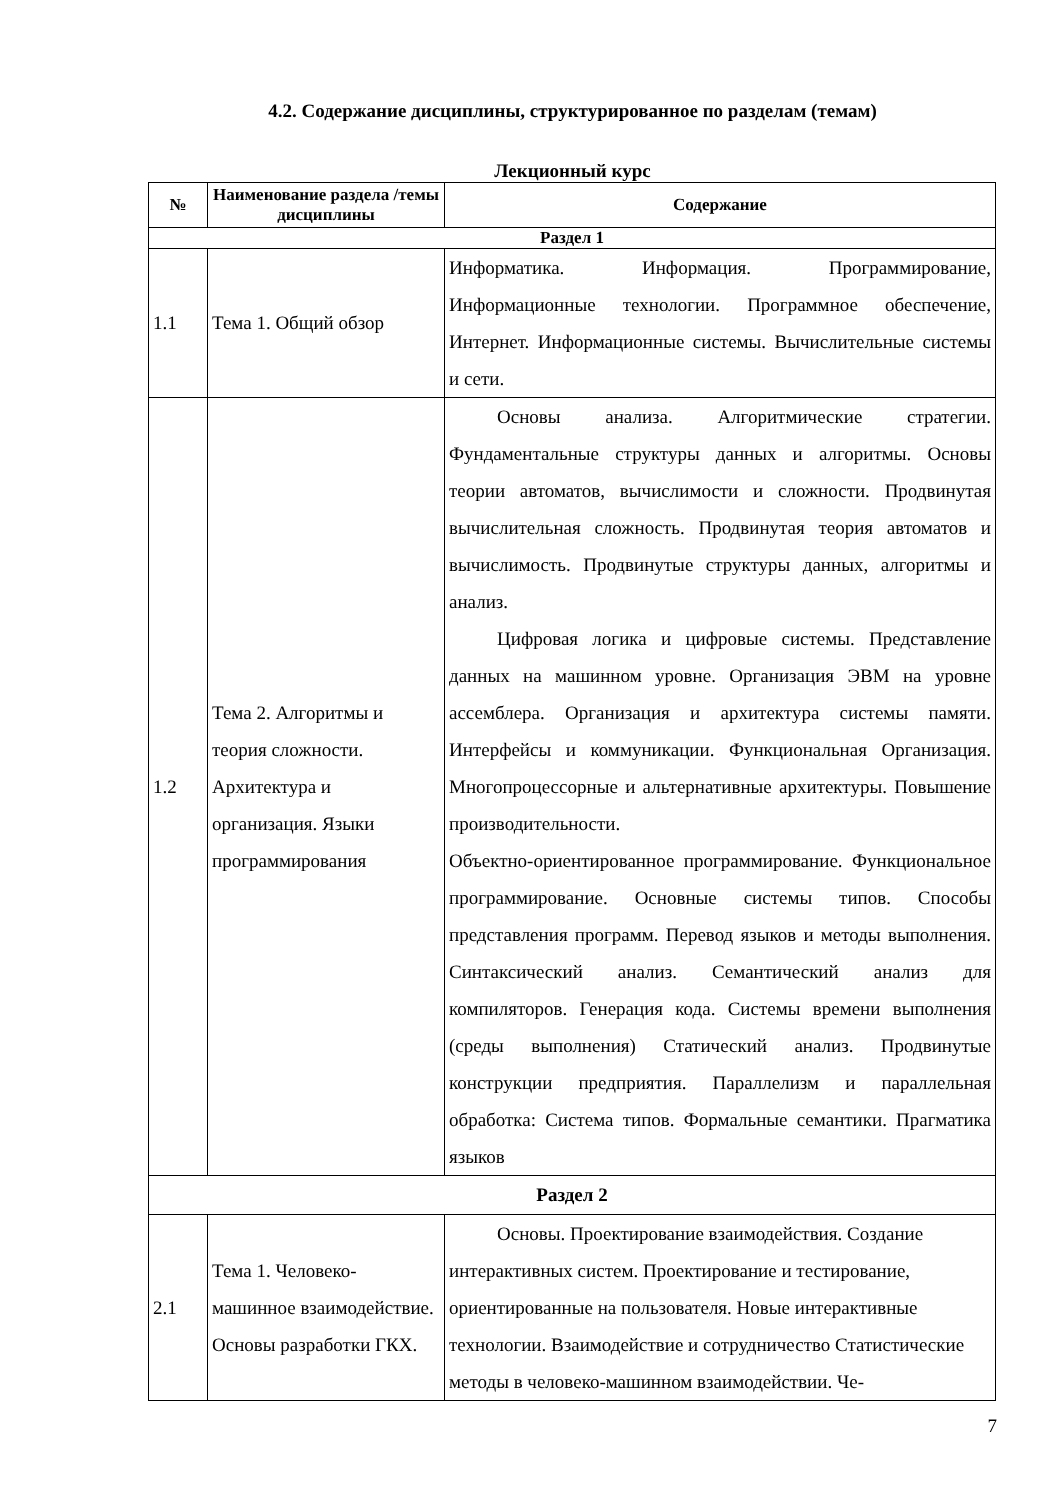4.2. Содержание дисциплины, структурированное по разделам (темам)
Лекционный курс
| № | Наименование раздела /темы дисциплины | Содержание |
| --- | --- | --- |
| Раздел 1 | | |
| 1.1 | Тема 1. Общий обзор | Информатика. Информация. Программирование, Информационные технологии. Программное обеспечение, Интернет. Информационные системы. Вычислительные системы и сети. |
| 1.2 | Тема 2. Алгоритмы и теория сложности. Архитектура и организация. Языки программирования | Основы анализа. Алгоритмические стратегии. Фундаментальные структуры данных и алгоритмы. Основы теории автоматов, вычислимости и сложности. Продвинутая вычислительная сложность. Продвинутая теория автоматов и вычислимость. Продвинутые структуры данных, алгоритмы и анализ. Цифровая логика и цифровые системы. Представление данных на машинном уровне. Организация ЭВМ на уровне ассемблера. Организация и архитектура системы памяти. Интерфейсы и коммуникации. Функциональная Организация. Многопроцессорные и альтернативные архитектуры. Повышение производительности. Объектно-ориентированное программирование. Функциональное программирование. Основные системы типов. Способы представления программ. Перевод языков и методы выполнения. Синтаксический анализ. Семантический анализ для компиляторов. Генерация кода. Системы времени выполнения (среды выполнения) Статический анализ. Продвинутые конструкции предприятия. Параллелизм и параллельная обработка: Система типов. Формальные семантики. Прагматика языков |
| Раздел 2 | | |
| 2.1 | Тема 1. Человеко-машинное взаимодействие. Основы разработки ГКХ. | Основы. Проектирование взаимодействия. Создание интерактивных систем. Проектирование и тестирование, ориентированные на пользователя. Новые интерактивные технологии. Взаимодействие и сотрудничество Статистические методы в человеко-машинном взаимодействии. Че- |
7